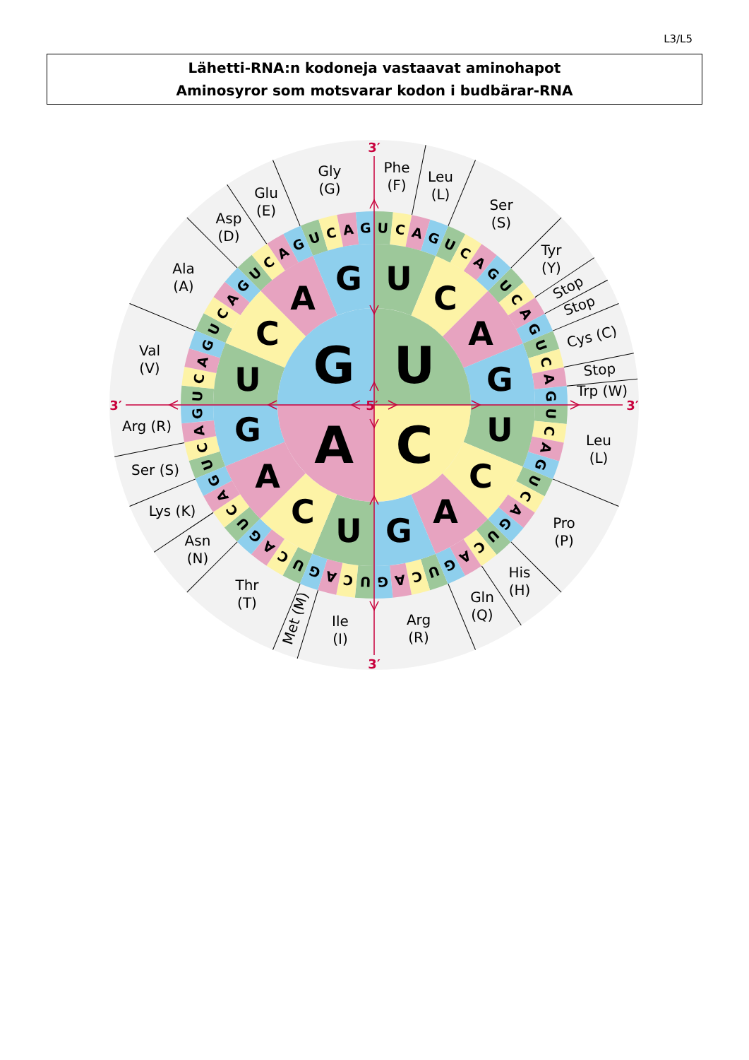L3/L5
Lähetti-RNA:n kodoneja vastaavat aminohapot
Aminosyror som motsvarar kodon i budbärar-RNA
U
C
A
G
U
C
A
G
U
C
A
G
U
C
A
G
U
C
A
G
U
C
A
G
U
C
A
G
U
C
A
G
U
C
A
G
U
C
A
G
U
C
A
G
U
C
A
G
U
C
A
G
U
C
A
G
U
C
A
G
U
C
A
G
U
C
A
G
U
C
A
G
U
C
A
G
U
C
A
G
U
C
A
G
Phe
(F)
Leu
(L)
Ser
(S)
Tyr
(Y)
Stop
Stop
Cys (C)
Stop
Trp (W)
Leu
(L)
Pro
(P)
His
(H)
Gln
(Q)
Arg
(R)
Ile
(I)
Met (M)
Thr
(T)
Asn
(N)
Lys (K)
Ser (S)
Arg (R)
Val
(V)
Ala
(A)
Asp
(D)
Glu
(E)
Gly
(G)
3′
3′
5′
3′
3′